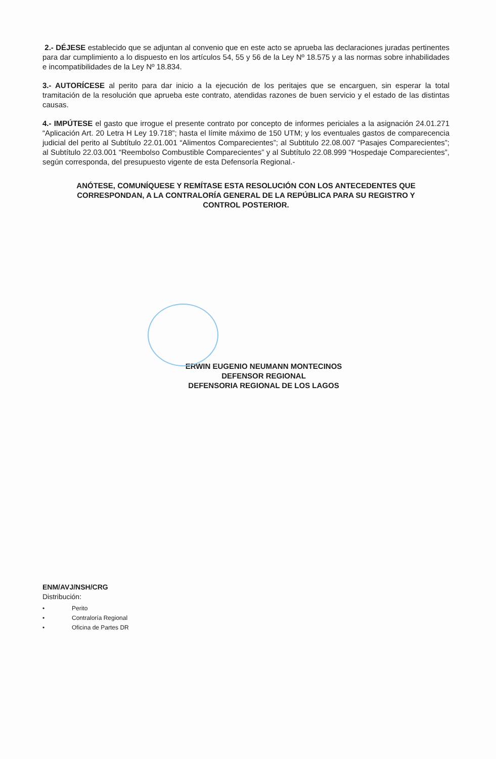2.- DÉJESE establecido que se adjuntan al convenio que en este acto se aprueba las declaraciones juradas pertinentes para dar cumplimiento a lo dispuesto en los artículos 54, 55 y 56 de la Ley Nº 18.575 y a las normas sobre inhabilidades e incompatibilidades de la Ley Nº 18.834.
3.- AUTORÍCESE al perito para dar inicio a la ejecución de los peritajes que se encarguen, sin esperar la total tramitación de la resolución que aprueba este contrato, atendidas razones de buen servicio y el estado de las distintas causas.
4.- IMPÚTESE el gasto que irrogue el presente contrato por concepto de informes periciales a la asignación 24.01.271 “Aplicación Art. 20 Letra H Ley 19.718”; hasta el límite máximo de 150 UTM; y los eventuales gastos de comparecencia judicial del perito al Subtítulo 22.01.001 “Alimentos Comparecientes”; al Subtitulo 22.08.007 “Pasajes Comparecientes”; al Subtítulo 22.03.001 “Reembolso Combustible Comparecientes” y al Subtítulo 22.08.999 “Hospedaje Comparecientes”, según corresponda, del presupuesto vigente de esta Defensoría Regional.-
ANÓTESE, COMUNÍQUESE Y REMÍTASE ESTA RESOLUCIÓN CON LOS ANTECEDENTES QUE CORRESPONDAN, A LA CONTRALORÍA GENERAL DE LA REPÚBLICA PARA SU REGISTRO Y CONTROL POSTERIOR.
ERWIN EUGENIO NEUMANN MONTECINOS
DEFENSOR REGIONAL
DEFENSORIA REGIONAL DE LOS LAGOS
ENM/AVJ/NSH/CRG
Distribución:
• Perito
• Contraloría Regional
• Oficina de Partes DR